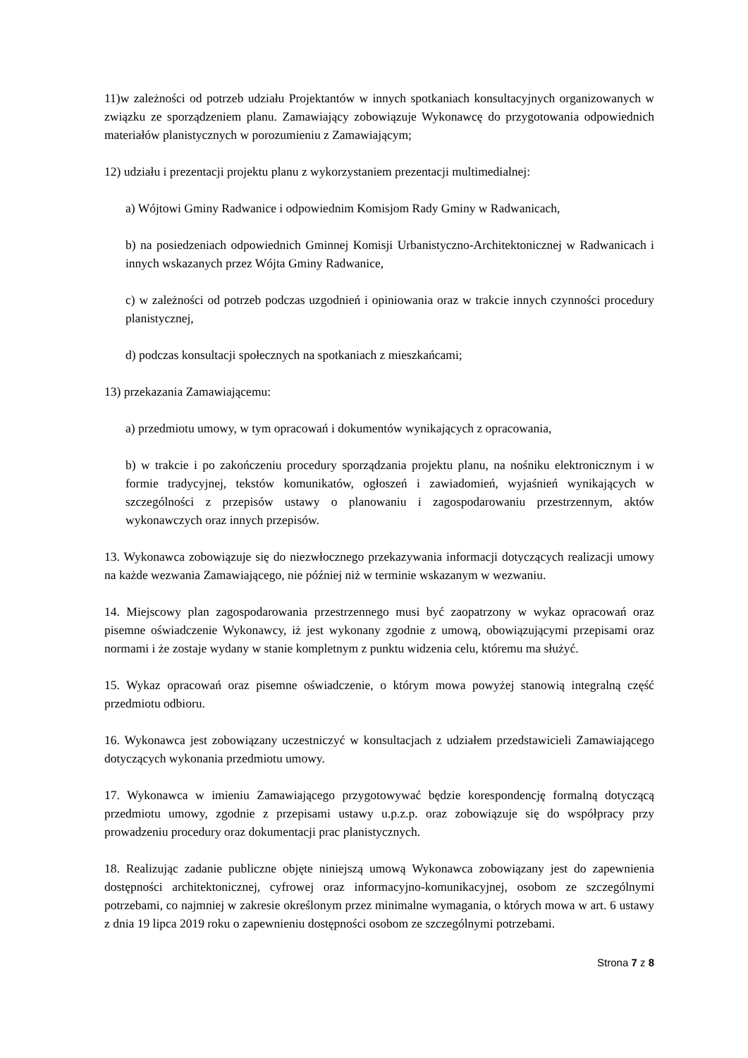11)w zależności od potrzeb udziału Projektantów w innych spotkaniach konsultacyjnych organizowanych w związku ze sporządzeniem planu. Zamawiający zobowiązuje Wykonawcę do przygotowania odpowiednich materiałów planistycznych w porozumieniu z Zamawiającym;
12) udziału i prezentacji projektu planu z wykorzystaniem prezentacji multimedialnej:
a) Wójtowi Gminy Radwanice i odpowiednim Komisjom Rady Gminy w Radwanicach,
b) na posiedzeniach odpowiednich Gminnej Komisji Urbanistyczno-Architektonicznej w Radwanicach i innych wskazanych przez Wójta Gminy Radwanice,
c) w zależności od potrzeb podczas uzgodnień i opiniowania oraz w trakcie innych czynności procedury planistycznej,
d) podczas konsultacji społecznych na spotkaniach z mieszkańcami;
13) przekazania Zamawiającemu:
a) przedmiotu umowy, w tym opracowań i dokumentów wynikających z opracowania,
b) w trakcie i po zakończeniu procedury sporządzania projektu planu, na nośniku elektronicznym i w formie tradycyjnej, tekstów komunikatów, ogłoszeń i zawiadomień, wyjaśnień wynikających w szczególności z przepisów ustawy o planowaniu i zagospodarowaniu przestrzennym, aktów wykonawczych oraz innych przepisów.
13. Wykonawca zobowiązuje się do niezwłocznego przekazywania informacji dotyczących realizacji umowy na każde wezwania Zamawiającego, nie później niż w terminie wskazanym w wezwaniu.
14. Miejscowy plan zagospodarowania przestrzennego musi być zaopatrzony w wykaz opracowań oraz pisemne oświadczenie Wykonawcy, iż jest wykonany zgodnie z umową, obowiązującymi przepisami oraz normami i że zostaje wydany w stanie kompletnym z punktu widzenia celu, któremu ma służyć.
15. Wykaz opracowań oraz pisemne oświadczenie, o którym mowa powyżej stanowią integralną część przedmiotu odbioru.
16. Wykonawca jest zobowiązany uczestniczyć w konsultacjach z udziałem przedstawicieli Zamawiającego dotyczących wykonania przedmiotu umowy.
17. Wykonawca w imieniu Zamawiającego przygotowywać będzie korespondencję formalną dotyczącą przedmiotu umowy, zgodnie z przepisami ustawy u.p.z.p. oraz zobowiązuje się do współpracy przy prowadzeniu procedury oraz dokumentacji prac planistycznych.
18. Realizując zadanie publiczne objęte niniejszą umową Wykonawca zobowiązany jest do zapewnienia dostępności architektonicznej, cyfrowej oraz informacyjno-komunikacyjnej, osobom ze szczególnymi potrzebami, co najmniej w zakresie określonym przez minimalne wymagania, o których mowa w art. 6 ustawy z dnia 19 lipca 2019 roku o zapewnieniu dostępności osobom ze szczególnymi potrzebami.
Strona 7 z 8